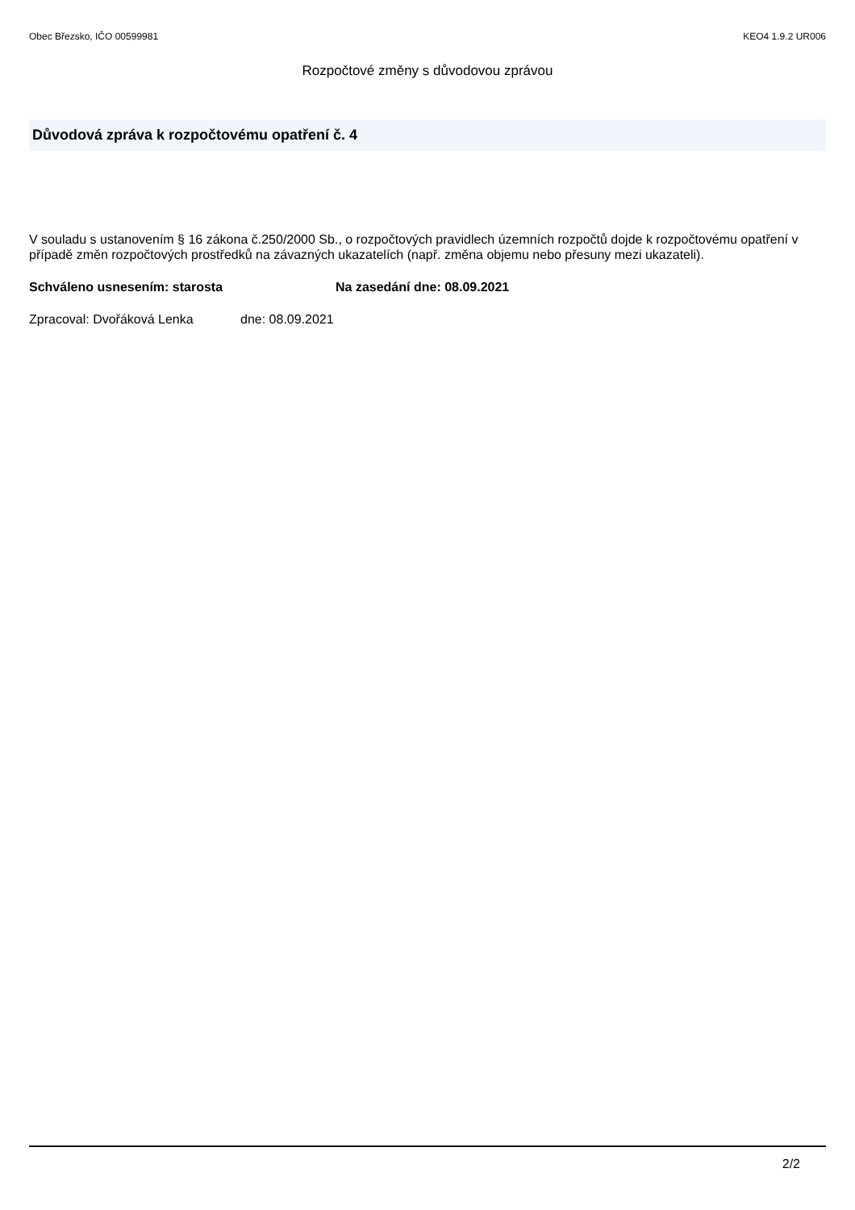Obec Březsko, IČO 00599981 KEO4 1.9.2 UR006
Rozpočtové změny s důvodovou zprávou
Důvodová zpráva k rozpočtovému opatření č. 4
V souladu s ustanovením § 16 zákona č.250/2000 Sb., o rozpočtových pravidlech územních rozpočtů dojde k rozpočtovému opatření v případě změn rozpočtových prostředků na závazných ukazatelích (např. změna objemu nebo přesuny mezi ukazateli).
Schváleno usnesením: starosta Na zasedání dne: 08.09.2021
Zpracoval: Dvořáková Lenka dne: 08.09.2021
2/2